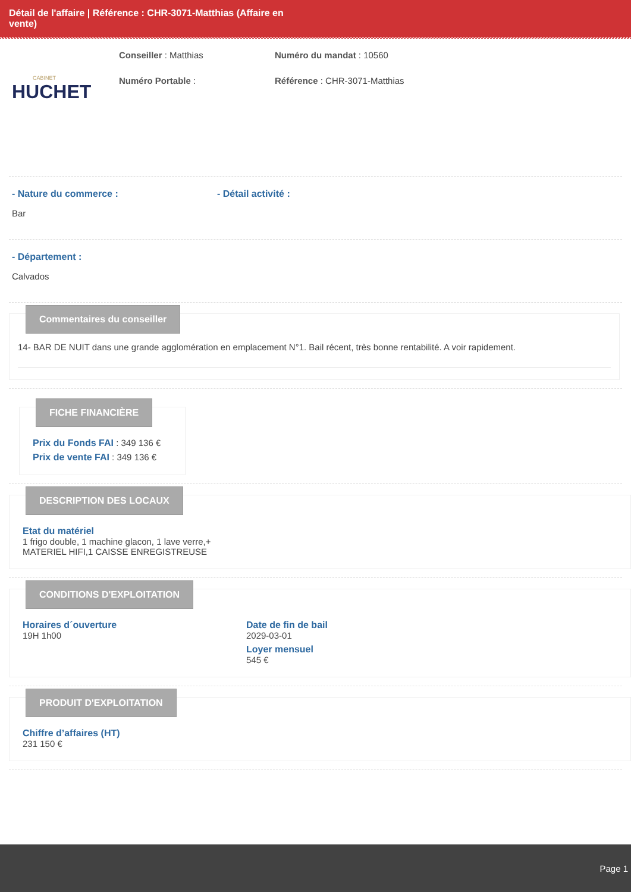Détail de l'affaire | Référence : CHR-3071-Matthias (Affaire en
vente)
CABINET
HUCHET
Conseiller : Matthias
Numéro Portable :
Numéro du mandat : 10560
Référence : CHR-3071-Matthias
- Nature du commerce :
Bar
- Détail activité :
- Département :
Calvados
Commentaires du conseiller
14- BAR DE NUIT dans une grande agglomération en emplacement N°1. Bail récent, très bonne rentabilité. A voir rapidement.
FICHE FINANCIÈRE
Prix du Fonds FAI : 349 136 €
Prix de vente FAI : 349 136 €
DESCRIPTION DES LOCAUX
Etat du matériel
1 frigo double, 1 machine glacon, 1 lave verre,+
MATERIEL HIFI,1 CAISSE ENREGISTREUSE
CONDITIONS D'EXPLOITATION
Horaires d´ouverture
19H 1h00
Date de fin de bail
2029-03-01
Loyer mensuel
545 €
PRODUIT D'EXPLOITATION
Chiffre d’affaires (HT)
231 150 €
Page 1